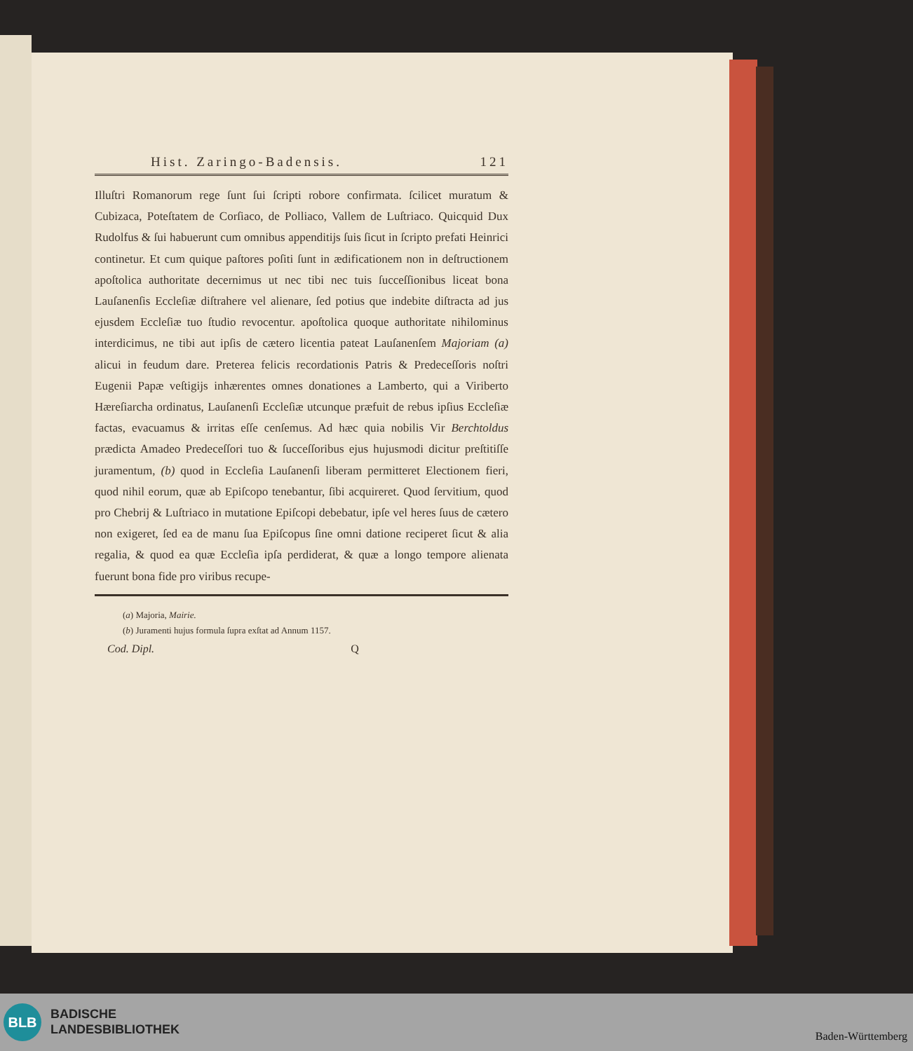Hist. Zaringo-Badensis. 121
Illuſtri Romanorum rege ſunt ſui ſcripti robore confirmata. ſcilicet muratum & Cubizaca, Poteſtatem de Corſiaco, de Polliaco, Vallem de Luſtriaco. Quicquid Dux Rudolfus & ſui habuerunt cum omnibus appenditijs ſuis ſicut in ſcripto prefati Heinrici continetur. Et cum quique paſtores poſiti ſunt in ædificationem non in deſtructionem apoſtolica authoritate decernimus ut nec tibi nec tuis ſucceſſionibus liceat bona Lauſanenſis Eccleſiæ diſtrahere vel alienare, ſed potius que indebite diſtracta ad jus ejusdem Eccleſiæ tuo ſtudio revocentur. apoſtolica quoque authoritate nihilominus interdicimus, ne tibi aut ipſis de cætero licentia pateat Lauſanenſem Majoriam (a) alicui in feudum dare. Preterea felicis recordationis Patris & Predeceſſoris noſtri Eugenii Papæ veſtigijs inhærentes omnes donationes a Lamberto, qui a Viriberto Hæreſiarcha ordinatus, Lauſanenſi Eccleſiæ utcunque præfuit de rebus ipſius Eccleſiæ factas, evacuamus & irritas eſſe cenſemus. Ad hæc quia nobilis Vir Berchtoldus prædicta Amadeo Predeceſſori tuo & ſucceſſoribus ejus hujusmodi dicitur preſtitiſſe juramentum, (b) quod in Eccleſia Lauſanenſi liberam permitteret Electionem fieri, quod nihil eorum, quæ ab Epiſcopo tenebantur, ſibi acquireret. Quod ſervitium, quod pro Chebrij & Luſtriaco in mutatione Epiſcopi debebatur, ipſe vel heres ſuus de cætero non exigeret, ſed ea de manu ſua Epiſcopus ſine omni datione reciperet ſicut & alia regalia, & quod ea quæ Eccleſia ipſa perdiderat, & quæ a longo tempore alienata fuerunt bona fide pro viribus recupe-
(a) Majoria, Mairie.
(b) Juramenti hujus formula ſupra exſtat ad Annum 1157.
Cod. Dipl. Q
BLB
BADISCHE
LANDESBIBLIOTHEK
Baden-Württemberg